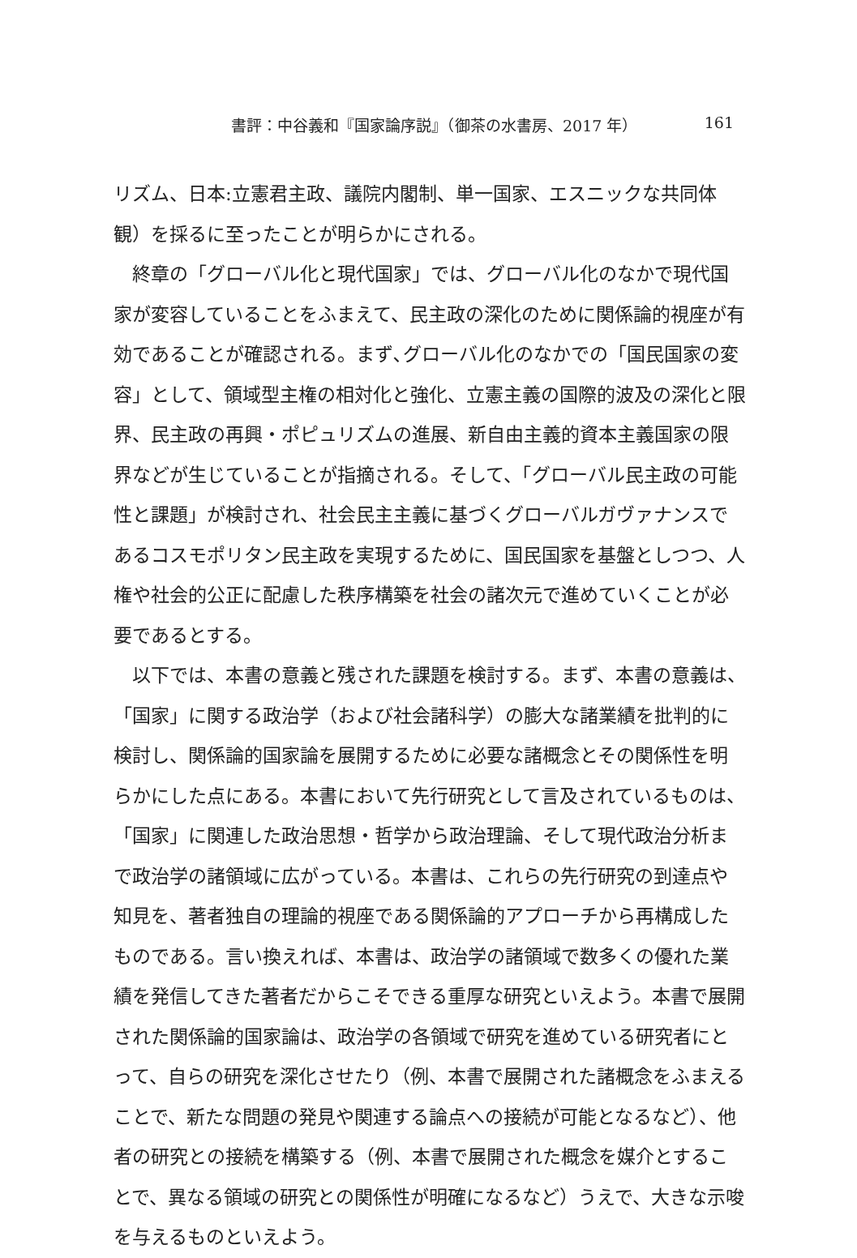書評：中谷義和『国家論序説』（御茶の水書房、2017 年） 161
リズム、日本:立憲君主政、議院内閣制、単一国家、エスニックな共同体観）を採るに至ったことが明らかにされる。
終章の「グローバル化と現代国家」では、グローバル化のなかで現代国家が変容していることをふまえて、民主政の深化のために関係論的視座が有効であることが確認される。まず､グローバル化のなかでの「国民国家の変容」として、領域型主権の相対化と強化、立憲主義の国際的波及の深化と限界、民主政の再興・ポピュリズムの進展、新自由主義的資本主義国家の限界などが生じていることが指摘される。そして、「グローバル民主政の可能性と課題」が検討され、社会民主主義に基づくグローバルガヴァナンスであるコスモポリタン民主政を実現するために、国民国家を基盤としつつ、人権や社会的公正に配慮した秩序構築を社会の諸次元で進めていくことが必要であるとする。
以下では、本書の意義と残された課題を検討する。まず、本書の意義は、「国家」に関する政治学（および社会諸科学）の膨大な諸業績を批判的に検討し、関係論的国家論を展開するために必要な諸概念とその関係性を明らかにした点にある。本書において先行研究として言及されているものは、「国家」に関連した政治思想・哲学から政治理論、そして現代政治分析まで政治学の諸領域に広がっている。本書は、これらの先行研究の到達点や知見を、著者独自の理論的視座である関係論的アプローチから再構成したものである。言い換えれば、本書は、政治学の諸領域で数多くの優れた業績を発信してきた著者だからこそできる重厚な研究といえよう。本書で展開された関係論的国家論は、政治学の各領域で研究を進めている研究者にとって、自らの研究を深化させたり（例、本書で展開された諸概念をふまえることで、新たな問題の発見や関連する論点への接続が可能となるなど）、他者の研究との接続を構築する（例、本書で展開された概念を媒介とすることで、異なる領域の研究との関係性が明確になるなど）うえで、大きな示唆を与えるものといえよう。